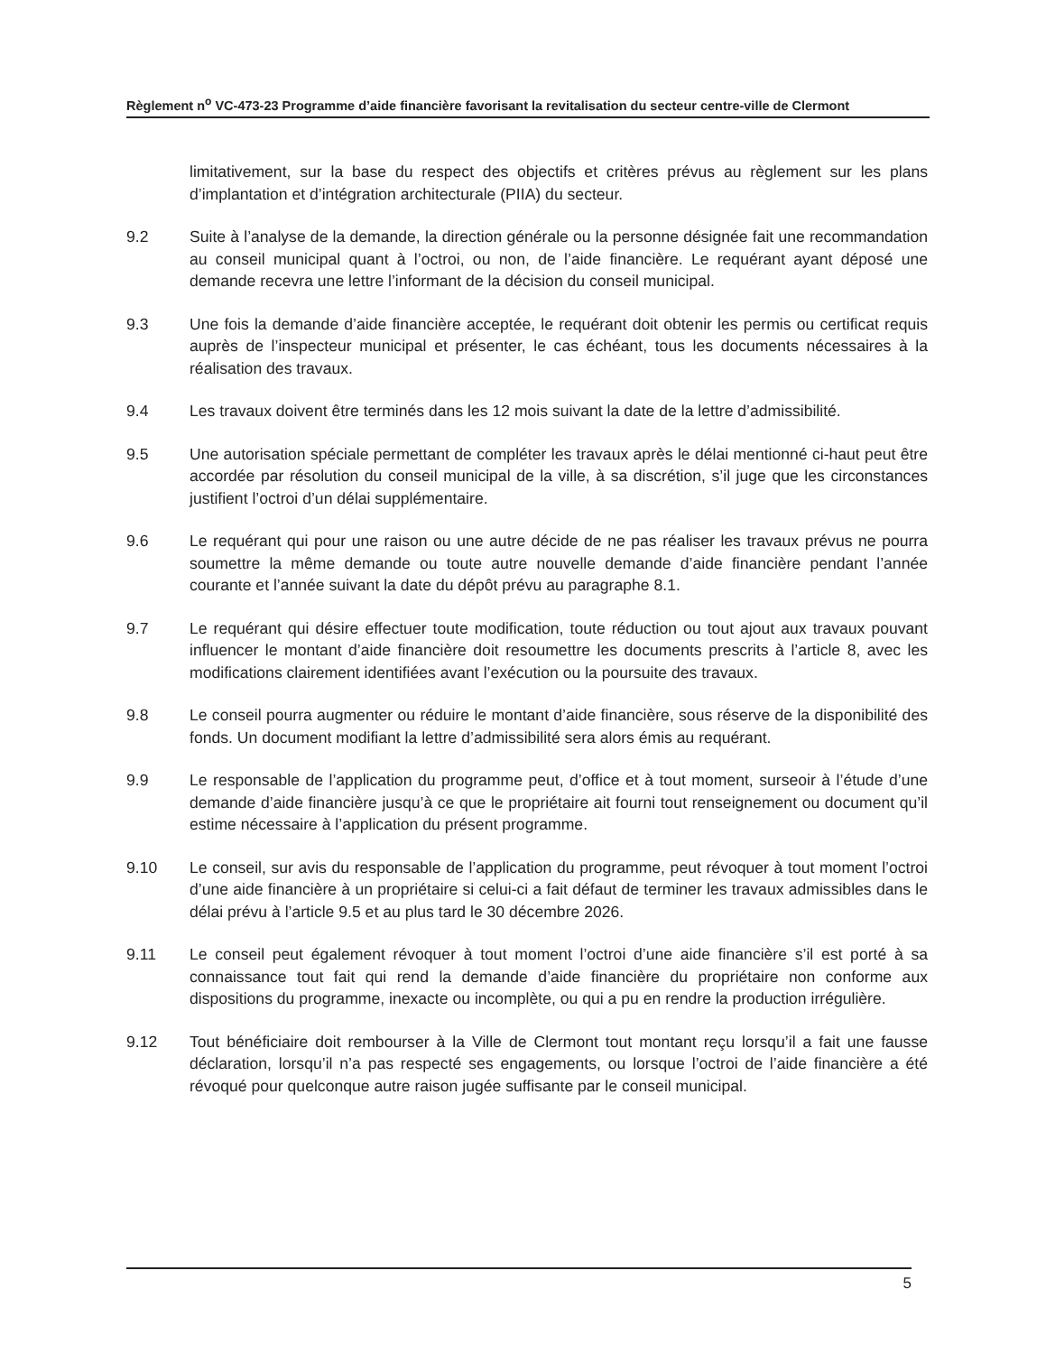Règlement n<sup>o</sup> VC-473-23 Programme d’aide financière favorisant la revitalisation du secteur centre-ville de Clermont
limitativement, sur la base du respect des objectifs et critères prévus au règlement sur les plans d’implantation et d’intégration architecturale (PIIA) du secteur.
9.2 Suite à l’analyse de la demande, la direction générale ou la personne désignée fait une recommandation au conseil municipal quant à l’octroi, ou non, de l’aide financière. Le requérant ayant déposé une demande recevra une lettre l’informant de la décision du conseil municipal.
9.3 Une fois la demande d’aide financière acceptée, le requérant doit obtenir les permis ou certificat requis auprès de l’inspecteur municipal et présenter, le cas échéant, tous les documents nécessaires à la réalisation des travaux.
9.4 Les travaux doivent être terminés dans les 12 mois suivant la date de la lettre d’admissibilité.
9.5 Une autorisation spéciale permettant de compléter les travaux après le délai mentionné ci-haut peut être accordée par résolution du conseil municipal de la ville, à sa discrétion, s’il juge que les circonstances justifient l’octroi d’un délai supplémentaire.
9.6 Le requérant qui pour une raison ou une autre décide de ne pas réaliser les travaux prévus ne pourra soumettre la même demande ou toute autre nouvelle demande d’aide financière pendant l’année courante et l’année suivant la date du dépôt prévu au paragraphe 8.1.
9.7 Le requérant qui désire effectuer toute modification, toute réduction ou tout ajout aux travaux pouvant influencer le montant d’aide financière doit resoumettre les documents prescrits à l’article 8, avec les modifications clairement identifiées avant l’exécution ou la poursuite des travaux.
9.8 Le conseil pourra augmenter ou réduire le montant d’aide financière, sous réserve de la disponibilité des fonds. Un document modifiant la lettre d’admissibilité sera alors émis au requérant.
9.9 Le responsable de l’application du programme peut, d’office et à tout moment, surseoir à l’étude d’une demande d’aide financière jusqu’à ce que le propriétaire ait fourni tout renseignement ou document qu’il estime nécessaire à l’application du présent programme.
9.10 Le conseil, sur avis du responsable de l’application du programme, peut révoquer à tout moment l’octroi d’une aide financière à un propriétaire si celui-ci a fait défaut de terminer les travaux admissibles dans le délai prévu à l’article 9.5 et au plus tard le 30 décembre 2026.
9.11 Le conseil peut également révoquer à tout moment l’octroi d’une aide financière s’il est porté à sa connaissance tout fait qui rend la demande d’aide financière du propriétaire non conforme aux dispositions du programme, inexacte ou incomplète, ou qui a pu en rendre la production irrégulière.
9.12 Tout bénéficiaire doit rembourser à la Ville de Clermont tout montant reçu lorsqu’il a fait une fausse déclaration, lorsqu’il n’a pas respecté ses engagements, ou lorsque l’octroi de l’aide financière a été révoqué pour quelconque autre raison jugée suffisante par le conseil municipal.
5